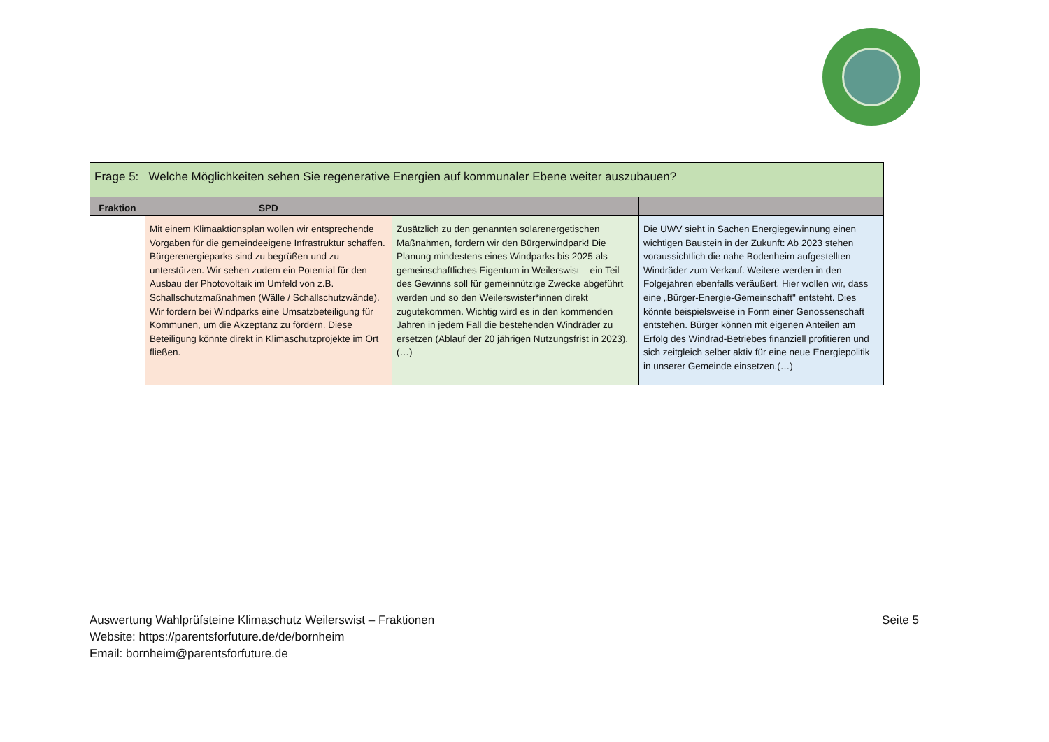| Frage 5: Welche Möglichkeiten sehen Sie regenerative Energien auf kommunaler Ebene weiter auszubauen? | | | |
| --- | --- | --- | --- |
| Fraktion | SPD | | |
| | Mit einem Klimaaktionsplan wollen wir entsprechende Vorgaben für die gemeindeeigene Infrastruktur schaffen. Bürgerenergieparks sind zu begrüßen und zu unterstützen. Wir sehen zudem ein Potential für den Ausbau der Photovoltaik im Umfeld von z.B. Schallschutzmaßnahmen (Wälle / Schallschutzwände). Wir fordern bei Windparks eine Umsatzbeteiligung für Kommunen, um die Akzeptanz zu fördern. Diese Beteiligung könnte direkt in Klimaschutzprojekte im Ort fließen. | Zusätzlich zu den genannten solarenergetischen Maßnahmen, fordern wir den Bürgerwindpark! Die Planung mindestens eines Windparks bis 2025 als gemeinschaftliches Eigentum in Weilerswist – ein Teil des Gewinns soll für gemeinnützige Zwecke abgeführt werden und so den Weilerswister*innen direkt zugutekommen. Wichtig wird es in den kommenden Jahren in jedem Fall die bestehenden Windräder zu ersetzen (Ablauf der 20 jährigen Nutzungsfrist in 2023).(…) | Die UWV sieht in Sachen Energiegewinnung einen wichtigen Baustein in der Zukunft: Ab 2023 stehen voraussichtlich die nahe Bodenheim aufgestellten Windräder zum Verkauf. Weitere werden in den Folgejahren ebenfalls veräußert. Hier wollen wir, dass eine „Bürger-Energie-Gemeinschaft" entsteht. Dies könnte beispielsweise in Form einer Genossenschaft entstehen. Bürger können mit eigenen Anteilen am Erfolg des Windrad-Betriebes finanziell profitieren und sich zeitgleich selber aktiv für eine neue Energiepolitik in unserer Gemeinde einsetzen.(…) |
Seite 5
Auswertung Wahlprüfsteine Klimaschutz Weilerswist – Fraktionen
Website: https://parentsforfuture.de/de/bornheim
Email: bornheim@parentsforfuture.de